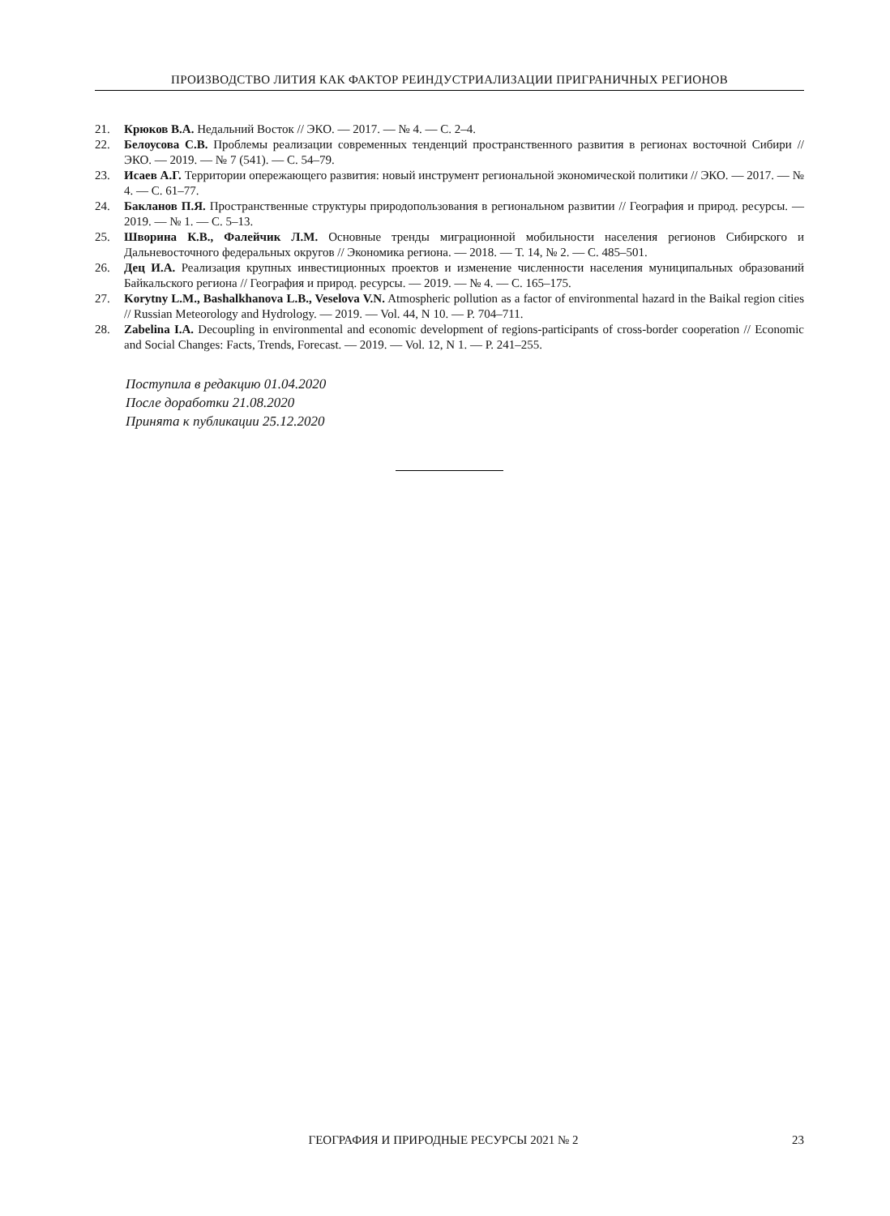ПРОИЗВОДСТВО ЛИТИЯ КАК ФАКТОР РЕИНДУСТРИАЛИЗАЦИИ ПРИГРАНИЧНЫХ РЕГИОНОВ
21. Крюков В.А. Недальний Восток // ЭКО. — 2017. — № 4. — С. 2–4.
22. Белоусова С.В. Проблемы реализации современных тенденций пространственного развития в регионах восточной Сибири // ЭКО. — 2019. — № 7 (541). — С. 54–79.
23. Исаев А.Г. Территории опережающего развития: новый инструмент региональной экономической политики // ЭКО. — 2017. — № 4. — С. 61–77.
24. Бакланов П.Я. Пространственные структуры природопользования в региональном развитии // География и природ. ресурсы. —2019. — № 1. — С. 5–13.
25. Шворина К.В., Фалейчик Л.М. Основные тренды миграционной мобильности населения регионов Сибирского и Дальневосточного федеральных округов // Экономика региона. — 2018. — Т. 14, № 2. — С. 485–501.
26. Дец И.А. Реализация крупных инвестиционных проектов и изменение численности населения муниципальных образований Байкальского региона // География и природ. ресурсы. — 2019. — № 4. — С. 165–175.
27. Korytny L.M., Bashalkhanova L.B., Veselova V.N. Atmospheric pollution as a factor of environmental hazard in the Baikal region cities // Russian Meteorology and Hydrology. — 2019. — Vol. 44, N 10. — P. 704–711.
28. Zabelina I.A. Decoupling in environmental and economic development of regions-participants of cross-border cooperation // Economic and Social Changes: Facts, Trends, Forecast. — 2019. — Vol. 12, N 1. — P. 241–255.
Поступила в редакцию 01.04.2020
После доработки 21.08.2020
Принята к публикации 25.12.2020
ГЕОГРАФИЯ И ПРИРОДНЫЕ РЕСУРСЫ 2021 № 2 23